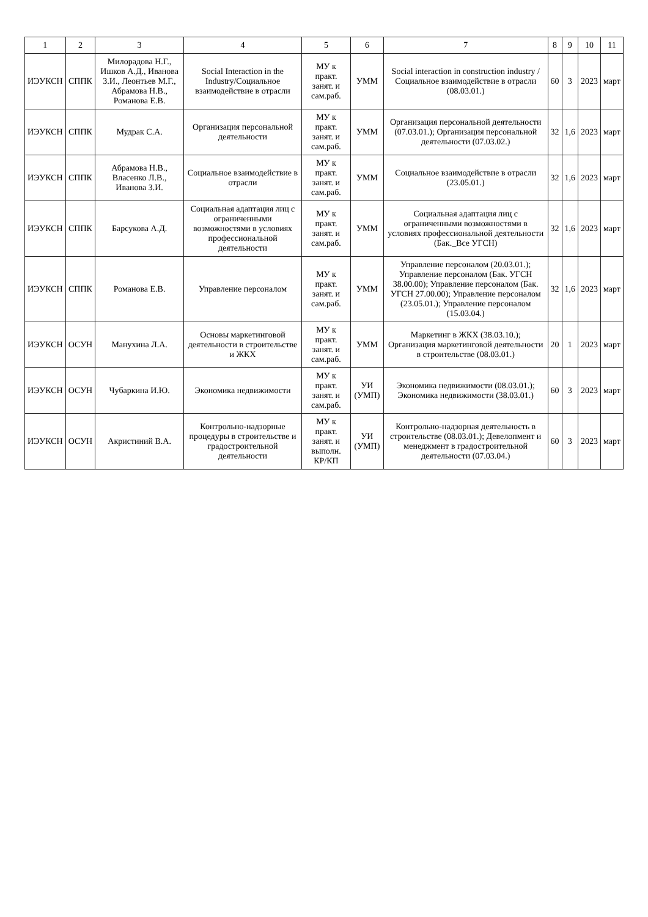| 1 | 2 | 3 | 4 | 5 | 6 | 7 | 8 | 9 | 10 | 11 |
| --- | --- | --- | --- | --- | --- | --- | --- | --- | --- | --- |
| ИЭУКСН | СППК | Милорадова Н.Г., Ишков А.Д., Иванова З.И., Леонтьев М.Г., Абрамова Н.В., Романова Е.В. | Social Interaction in the Industry/Социальное взаимодействие в отрасли | МУ к практ. занят. и сам.раб. | УММ | Social interaction in construction industry / Социальное взаимодействие в отрасли (08.03.01.) | 60 | 3 | 2023 | март |
| ИЭУКСН | СППК | Мудрак С.А. | Организация персональной деятельности | МУ к практ. занят. и сам.раб. | УММ | Организация персональной деятельности (07.03.01.); Организация персональной деятельности (07.03.02.) | 32 | 1,6 | 2023 | март |
| ИЭУКСН | СППК | Абрамова Н.В., Власенко Л.В., Иванова З.И. | Социальное взаимодействие в отрасли | МУ к практ. занят. и сам.раб. | УММ | Социальное взаимодействие в отрасли (23.05.01.) | 32 | 1,6 | 2023 | март |
| ИЭУКСН | СППК | Барсукова А.Д. | Социальная адаптация лиц с ограниченными возможностями в условиях профессиональной деятельности | МУ к практ. занят. и сам.раб. | УММ | Социальная адаптация лиц с ограниченными возможностями в условиях профессиональной деятельности (Бак._Все УГСН) | 32 | 1,6 | 2023 | март |
| ИЭУКСН | СППК | Романова Е.В. | Управление персоналом | МУ к практ. занят. и сам.раб. | УММ | Управление персоналом (20.03.01.); Управление персоналом (Бак. УГСН 38.00.00); Управление персоналом (Бак. УГСН 27.00.00); Управление персоналом (23.05.01.); Управление персоналом (15.03.04.) | 32 | 1,6 | 2023 | март |
| ИЭУКСН | ОСУН | Манухина Л.А. | Основы маркетинговой деятельности в строительстве и ЖКХ | МУ к практ. занят. и сам.раб. | УММ | Маркетинг в ЖКХ (38.03.10.); Организация маркетинговой деятельности в строительстве (08.03.01.) | 20 | 1 | 2023 | март |
| ИЭУКСН | ОСУН | Чубаркина И.Ю. | Экономика недвижимости | МУ к практ. занят. и сам.раб. | УИ (УМП) | Экономика недвижимости (08.03.01.); Экономика недвижимости (38.03.01.) | 60 | 3 | 2023 | март |
| ИЭУКСН | ОСУН | Акристиний В.А. | Контрольно-надзорные процедуры в строительстве и градостроительной деятельности | МУ к практ. занят. и выполн. КР/КП | УИ (УМП) | Контрольно-надзорная деятельность в строительстве (08.03.01.); Девелопмент и менеджмент в градостроительной деятельности (07.03.04.) | 60 | 3 | 2023 | март |